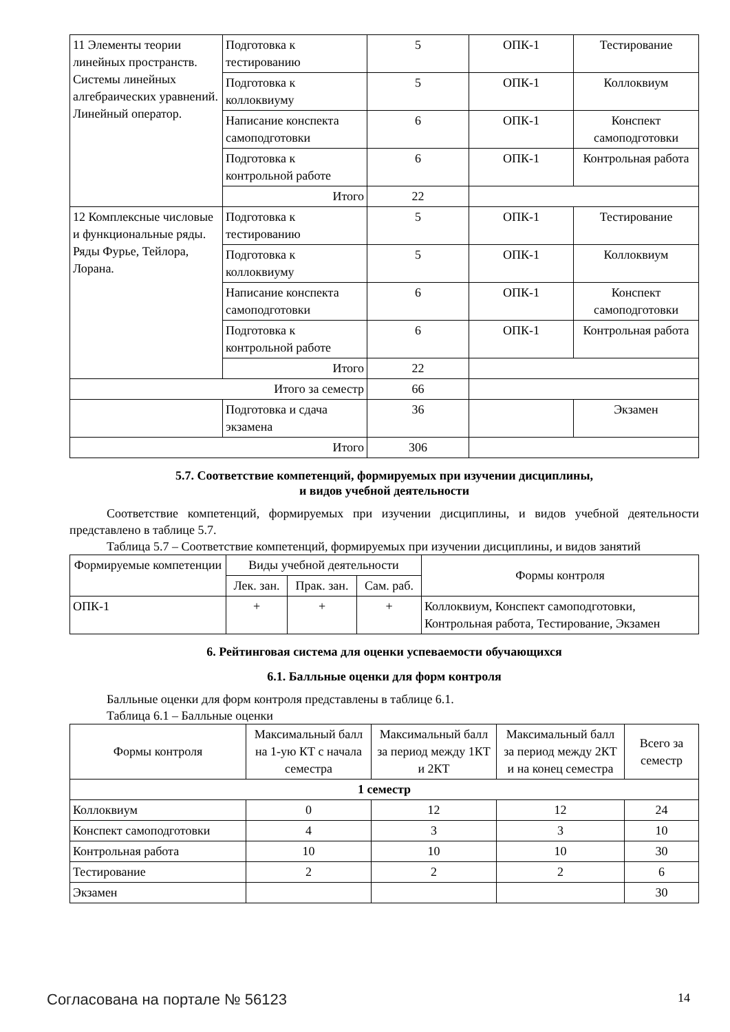| 11 Элементы теории линейных пространств. Системы линейных алгебраических уравнений. Линейный оператор. | Подготовка к тестированию | 5 | ОПК-1 | Тестирование |
| | Подготовка к коллоквиуму | 5 | ОПК-1 | Коллоквиум |
| | Написание конспекта самоподготовки | 6 | ОПК-1 | Конспект самоподготовки |
| | Подготовка к контрольной работе | 6 | ОПК-1 | Контрольная работа |
| | Итого | 22 | | |
| 12 Комплексные числовые и функциональные ряды. Ряды Фурье, Тейлора, Лорана. | Подготовка к тестированию | 5 | ОПК-1 | Тестирование |
| | Подготовка к коллоквиуму | 5 | ОПК-1 | Коллоквиум |
| | Написание конспекта самоподготовки | 6 | ОПК-1 | Конспект самоподготовки |
| | Подготовка к контрольной работе | 6 | ОПК-1 | Контрольная работа |
| | Итого | 22 | | |
| Итого за семестр | | 66 | | |
| | Подготовка и сдача экзамена | 36 | | Экзамен |
| Итого | | 306 | | |
5.7. Соответствие компетенций, формируемых при изучении дисциплины,
и видов учебной деятельности
Соответствие компетенций, формируемых при изучении дисциплины, и видов учебной деятельности представлено в таблице 5.7.
Таблица 5.7 – Соответствие компетенций, формируемых при изучении дисциплины, и видов занятий
| Формируемые компетенции | Виды учебной деятельности | | | Формы контроля |
| --- | --- | --- | --- | --- |
| | Лек. зан. | Прак. зан. | Сам. раб. | |
| ОПК-1 | + | + | + | Коллоквиум, Конспект самоподготовки, Контрольная работа, Тестирование, Экзамен |
6. Рейтинговая система для оценки успеваемости обучающихся
6.1. Балльные оценки для форм контроля
Балльные оценки для форм контроля представлены в таблице 6.1.
Таблица 6.1 – Балльные оценки
| Формы контроля | Максимальный балл на 1-ую КТ с начала семестра | Максимальный балл за период между 1КТ и 2КТ | Максимальный балл за период между 2КТ и на конец семестра | Всего за семестр |
| --- | --- | --- | --- | --- |
| 1 семестр | | | | |
| Коллоквиум | 0 | 12 | 12 | 24 |
| Конспект самоподготовки | 4 | 3 | 3 | 10 |
| Контрольная работа | 10 | 10 | 10 | 30 |
| Тестирование | 2 | 2 | 2 | 6 |
| Экзамен | | | | 30 |
Согласована на портале № 56123 14